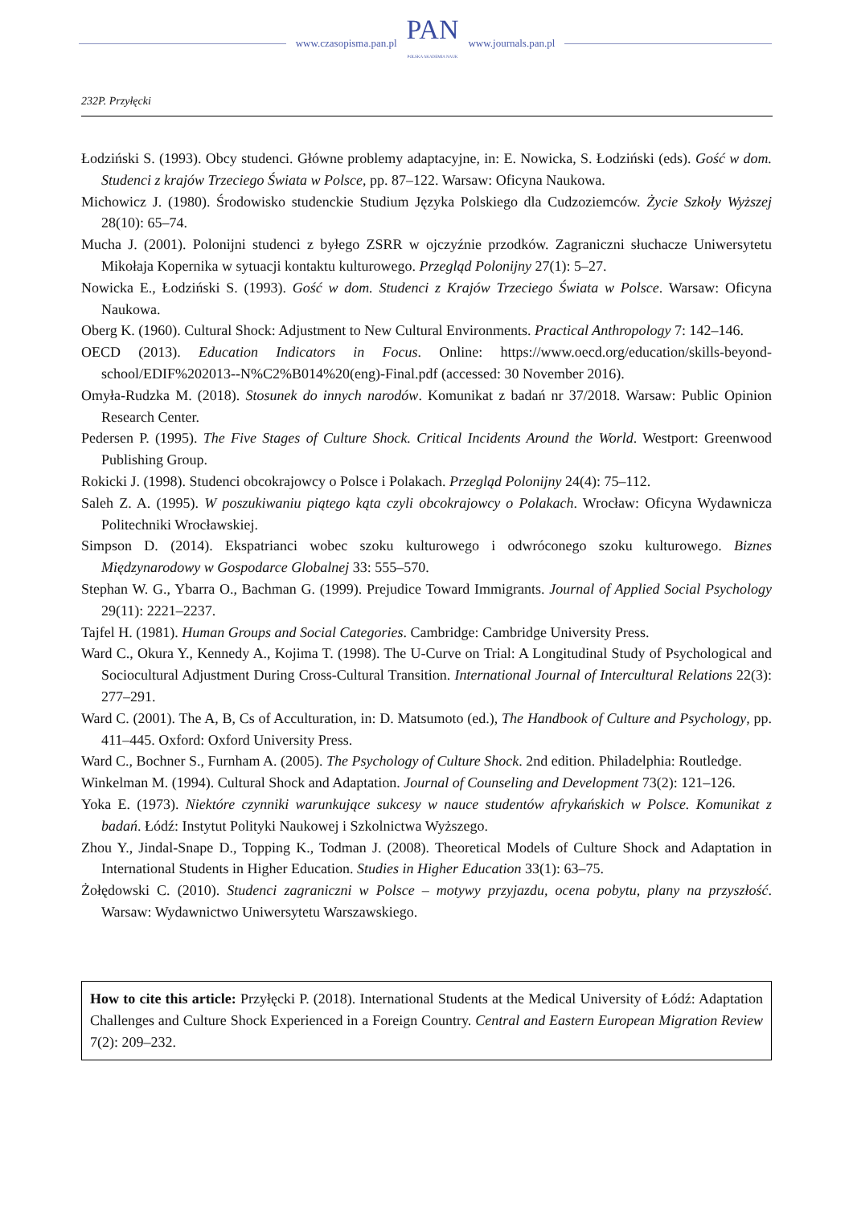www.czasopisma.pan.pl PAN
POLSKA AKADEMIA NAUK www.journals.pan.pl
232P. Przyłęcki
Łodziński S. (1993). Obcy studenci. Główne problemy adaptacyjne, in: E. Nowicka, S. Łodziński (eds). Gość w dom. Studenci z krajów Trzeciego Świata w Polsce, pp. 87–122. Warsaw: Oficyna Naukowa.
Michowicz J. (1980). Środowisko studenckie Studium Języka Polskiego dla Cudzoziemców. Życie Szkoły Wyższej 28(10): 65–74.
Mucha J. (2001). Polonijni studenci z byłego ZSRR w ojczyźnie przodków. Zagraniczni słuchacze Uniwersytetu Mikołaja Kopernika w sytuacji kontaktu kulturowego. Przegląd Polonijny 27(1): 5–27.
Nowicka E., Łodziński S. (1993). Gość w dom. Studenci z Krajów Trzeciego Świata w Polsce. Warsaw: Oficyna Naukowa.
Oberg K. (1960). Cultural Shock: Adjustment to New Cultural Environments. Practical Anthropology 7: 142–146.
OECD (2013). Education Indicators in Focus. Online: https://www.oecd.org/education/skills-beyond-school/EDIF%202013--N%C2%B014%20(eng)-Final.pdf (accessed: 30 November 2016).
Omyła-Rudzka M. (2018). Stosunek do innych narodów. Komunikat z badań nr 37/2018. Warsaw: Public Opinion Research Center.
Pedersen P. (1995). The Five Stages of Culture Shock. Critical Incidents Around the World. Westport: Greenwood Publishing Group.
Rokicki J. (1998). Studenci obcokrajowcy o Polsce i Polakach. Przegląd Polonijny 24(4): 75–112.
Saleh Z. A. (1995). W poszukiwaniu piątego kąta czyli obcokrajowcy o Polakach. Wrocław: Oficyna Wydawnicza Politechniki Wrocławskiej.
Simpson D. (2014). Ekspatrianci wobec szoku kulturowego i odwróconego szoku kulturowego. Biznes Międzynarodowy w Gospodarce Globalnej 33: 555–570.
Stephan W. G., Ybarra O., Bachman G. (1999). Prejudice Toward Immigrants. Journal of Applied Social Psychology 29(11): 2221–2237.
Tajfel H. (1981). Human Groups and Social Categories. Cambridge: Cambridge University Press.
Ward C., Okura Y., Kennedy A., Kojima T. (1998). The U-Curve on Trial: A Longitudinal Study of Psychological and Sociocultural Adjustment During Cross-Cultural Transition. International Journal of Intercultural Relations 22(3): 277–291.
Ward C. (2001). The A, B, Cs of Acculturation, in: D. Matsumoto (ed.), The Handbook of Culture and Psychology, pp. 411–445. Oxford: Oxford University Press.
Ward C., Bochner S., Furnham A. (2005). The Psychology of Culture Shock. 2nd edition. Philadelphia: Routledge.
Winkelman M. (1994). Cultural Shock and Adaptation. Journal of Counseling and Development 73(2): 121–126.
Yoka E. (1973). Niektóre czynniki warunkujące sukcesy w nauce studentów afrykańskich w Polsce. Komunikat z badań. Łódź: Instytut Polityki Naukowej i Szkolnictwa Wyższego.
Zhou Y., Jindal-Snape D., Topping K., Todman J. (2008). Theoretical Models of Culture Shock and Adaptation in International Students in Higher Education. Studies in Higher Education 33(1): 63–75.
Żołędowski C. (2010). Studenci zagraniczni w Polsce – motywy przyjazdu, ocena pobytu, plany na przyszłość. Warsaw: Wydawnictwo Uniwersytetu Warszawskiego.
How to cite this article: Przyłęcki P. (2018). International Students at the Medical University of Łódź: Adaptation Challenges and Culture Shock Experienced in a Foreign Country. Central and Eastern European Migration Review 7(2): 209–232.